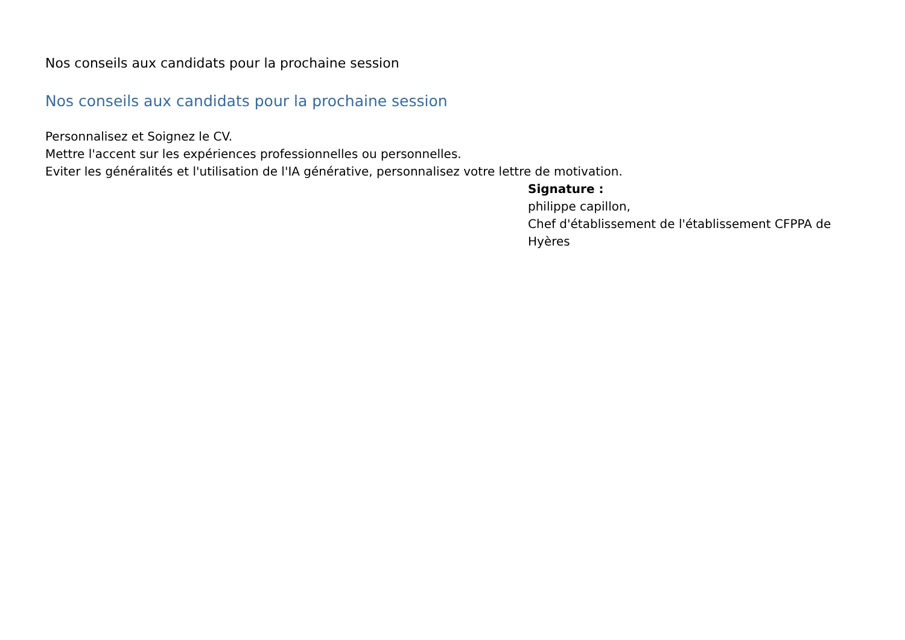Nos conseils aux candidats pour la prochaine session
Nos conseils aux candidats pour la prochaine session
Personnalisez et Soignez le CV.
Mettre l'accent sur les expériences professionnelles ou personnelles.
Eviter les généralités et l'utilisation de l'IA générative, personnalisez votre lettre de motivation.
Signature :
philippe capillon,
Chef d'établissement de l'établissement CFPPA de Hyères